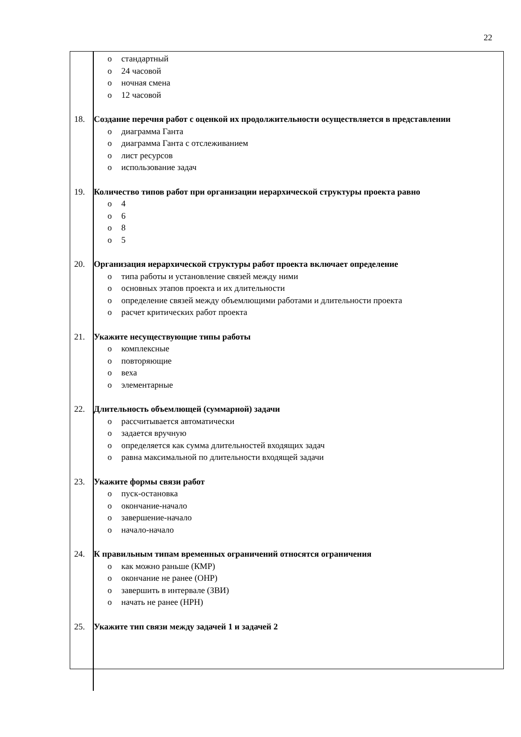22
| o стандартный o 24 часовой o ночная смена o 12 часовой 18. Создание перечня работ с оценкой их продолжительности осуществляется в представлении o диаграмма Ганта o диаграмма Ганта с отслеживанием o лист ресурсов o использование задач 19. Количество типов работ при организации иерархической структуры проекта равно o 4 o 6 o 8 o 5 20. Организация иерархической структуры работ проекта включает определение o типа работы и установление связей между ними o основных этапов проекта и их длительности o определение связей между объемлющими работами и длительности проекта o расчет критических работ проекта 21. Укажите несуществующие типы работы o комплексные o повторяющие o веха o элементарные 22. Длительность объемлющей (суммарной) задачи o рассчитывается автоматически o задается вручную o определяется как сумма длительностей входящих задач o равна максимальной по длительности входящей задачи 23. Укажите формы связи работ o пуск-остановка o окончание-начало o завершение-начало o начало-начало 24. К правильным типам временных ограничений относятся ограничения o как можно раньше (КМР) o окончание не ранее (ОНР) o завершить в интервале (ЗВИ) o начать не ранее (НРН) 25. Укажите тип связи между задачей 1 и задачей 2 |